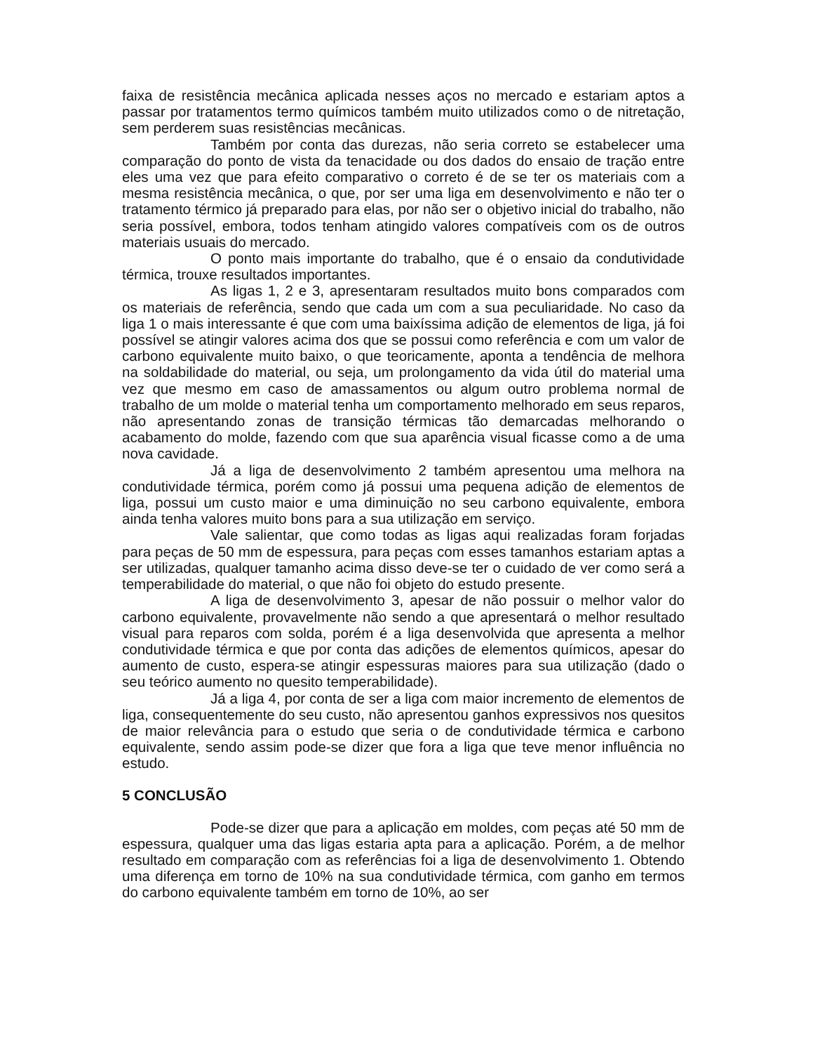faixa de resistência mecânica aplicada nesses aços no mercado e estariam aptos a passar por tratamentos termo químicos também muito utilizados como o de nitretação, sem perderem suas resistências mecânicas.
Também por conta das durezas, não seria correto se estabelecer uma comparação do ponto de vista da tenacidade ou dos dados do ensaio de tração entre eles uma vez que para efeito comparativo o correto é de se ter os materiais com a mesma resistência mecânica, o que, por ser uma liga em desenvolvimento e não ter o tratamento térmico já preparado para elas, por não ser o objetivo inicial do trabalho, não seria possível, embora, todos tenham atingido valores compatíveis com os de outros materiais usuais do mercado.
O ponto mais importante do trabalho, que é o ensaio da condutividade térmica, trouxe resultados importantes.
As ligas 1, 2 e 3, apresentaram resultados muito bons comparados com os materiais de referência, sendo que cada um com a sua peculiaridade. No caso da liga 1 o mais interessante é que com uma baixíssima adição de elementos de liga, já foi possível se atingir valores acima dos que se possui como referência e com um valor de carbono equivalente muito baixo, o que teoricamente, aponta a tendência de melhora na soldabilidade do material, ou seja, um prolongamento da vida útil do material uma vez que mesmo em caso de amassamentos ou algum outro problema normal de trabalho de um molde o material tenha um comportamento melhorado em seus reparos, não apresentando zonas de transição térmicas tão demarcadas melhorando o acabamento do molde, fazendo com que sua aparência visual ficasse como a de uma nova cavidade.
Já a liga de desenvolvimento 2 também apresentou uma melhora na condutividade térmica, porém como já possui uma pequena adição de elementos de liga, possui um custo maior e uma diminuição no seu carbono equivalente, embora ainda tenha valores muito bons para a sua utilização em serviço.
Vale salientar, que como todas as ligas aqui realizadas foram forjadas para peças de 50 mm de espessura, para peças com esses tamanhos estariam aptas a ser utilizadas, qualquer tamanho acima disso deve-se ter o cuidado de ver como será a temperabilidade do material, o que não foi objeto do estudo presente.
A liga de desenvolvimento 3, apesar de não possuir o melhor valor do carbono equivalente, provavelmente não sendo a que apresentará o melhor resultado visual para reparos com solda, porém é a liga desenvolvida que apresenta a melhor condutividade térmica e que por conta das adições de elementos químicos, apesar do aumento de custo, espera-se atingir espessuras maiores para sua utilização (dado o seu teórico aumento no quesito temperabilidade).
Já a liga 4, por conta de ser a liga com maior incremento de elementos de liga, consequentemente do seu custo, não apresentou ganhos expressivos nos quesitos de maior relevância para o estudo que seria o de condutividade térmica e carbono equivalente, sendo assim pode-se dizer que fora a liga que teve menor influência no estudo.
5 CONCLUSÃO
Pode-se dizer que para a aplicação em moldes, com peças até 50 mm de espessura, qualquer uma das ligas estaria apta para a aplicação. Porém, a de melhor resultado em comparação com as referências foi a liga de desenvolvimento 1. Obtendo uma diferença em torno de 10% na sua condutividade térmica, com ganho em termos do carbono equivalente também em torno de 10%, ao ser